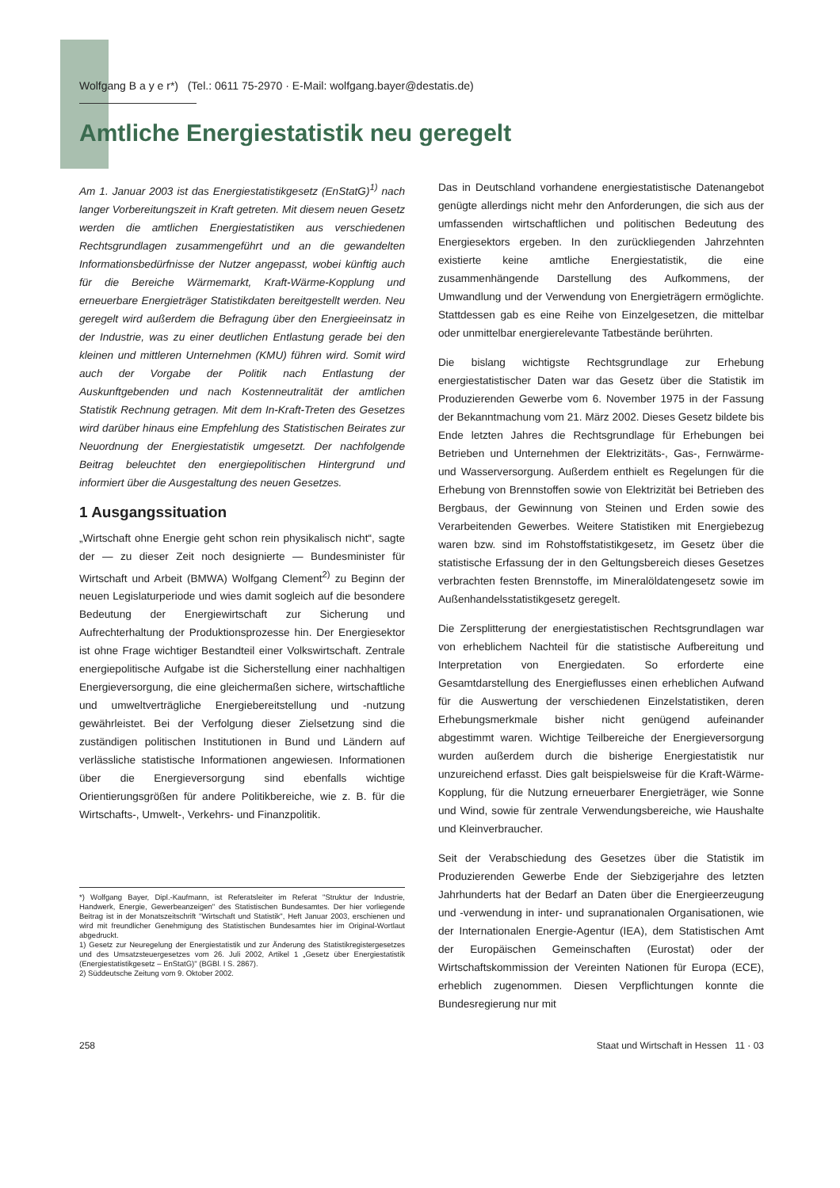Wolfgang B a y e r*) (Tel.: 0611 75-2970 · E-Mail: wolfgang.bayer@destatis.de)
Amtliche Energiestatistik neu geregelt
Am 1. Januar 2003 ist das Energiestatistikgesetz (EnStatG)<sup>1)</sup> nach langer Vorbereitungszeit in Kraft getreten. Mit diesem neuen Gesetz werden die amtlichen Energiestatistiken aus verschiedenen Rechtsgrundlagen zusammengeführt und an die gewandelten Informationsbedürfnisse der Nutzer angepasst, wobei künftig auch für die Bereiche Wärmemarkt, Kraft-Wärme-Kopplung und erneuerbare Energieträger Statistikdaten bereitgestellt werden. Neu geregelt wird außerdem die Befragung über den Energieeinsatz in der Industrie, was zu einer deutlichen Entlastung gerade bei den kleinen und mittleren Unternehmen (KMU) führen wird. Somit wird auch der Vorgabe der Politik nach Entlastung der Auskunftgebenden und nach Kostenneutralität der amtlichen Statistik Rechnung getragen. Mit dem In-Kraft-Treten des Gesetzes wird darüber hinaus eine Empfehlung des Statistischen Beirates zur Neuordnung der Energiestatistik umgesetzt. Der nachfolgende Beitrag beleuchtet den energiepolitischen Hintergrund und informiert über die Ausgestaltung des neuen Gesetzes.
1 Ausgangssituation
„Wirtschaft ohne Energie geht schon rein physikalisch nicht“, sagte der — zu dieser Zeit noch designierte — Bundesminister für Wirtschaft und Arbeit (BMWA) Wolfgang Clement<sup>2)</sup> zu Beginn der neuen Legislaturperiode und wies damit sogleich auf die besondere Bedeutung der Energiewirtschaft zur Sicherung und Aufrechterhaltung der Produktionsprozesse hin. Der Energiesektor ist ohne Frage wichtiger Bestandteil einer Volkswirtschaft. Zentrale energiepolitische Aufgabe ist die Sicherstellung einer nachhaltigen Energieversorgung, die eine gleichermaßen sichere, wirtschaftliche und umweltverträgliche Energiebereitstellung und -nutzung gewährleistet. Bei der Verfolgung dieser Zielsetzung sind die zuständigen politischen Institutionen in Bund und Ländern auf verlässliche statistische Informationen angewiesen. Informationen über die Energieversorgung sind ebenfalls wichtige Orientierungsgrößen für andere Politikbereiche, wie z. B. für die Wirtschafts-, Umwelt-, Verkehrs- und Finanzpolitik.
*) Wolfgang Bayer, Dipl.-Kaufmann, ist Referatsleiter im Referat "Struktur der Industrie, Handwerk, Energie, Gewerbeanzeigen" des Statistischen Bundesamtes. Der hier vorliegende Beitrag ist in der Monatszeitschrift "Wirtschaft und Statistik", Heft Januar 2003, erschienen und wird mit freundlicher Genehmigung des Statistischen Bundesamtes hier im Original-Wortlaut abgedruckt.
1) Gesetz zur Neuregelung der Energiestatistik und zur Änderung des Statistikregistergesetzes und des Umsatzsteuergesetzes vom 26. Juli 2002, Artikel 1 „Gesetz über Energiestatistik (Energiestatistikgesetz – EnStatG)" (BGBl. I S. 2867).
2) Süddeutsche Zeitung vom 9. Oktober 2002.
Das in Deutschland vorhandene energiestatistische Datenangebot genügte allerdings nicht mehr den Anforderungen, die sich aus der umfassenden wirtschaftlichen und politischen Bedeutung des Energiesektors ergeben. In den zurückliegenden Jahrzehnten existierte keine amtliche Energiestatistik, die eine zusammenhängende Darstellung des Aufkommens, der Umwandlung und der Verwendung von Energieträgern ermöglichte. Stattdessen gab es eine Reihe von Einzelgesetzen, die mittelbar oder unmittelbar energierelevante Tatbestände berührten.
Die bislang wichtigste Rechtsgrundlage zur Erhebung energiestatistischer Daten war das Gesetz über die Statistik im Produzierenden Gewerbe vom 6. November 1975 in der Fassung der Bekanntmachung vom 21. März 2002. Dieses Gesetz bildete bis Ende letzten Jahres die Rechtsgrundlage für Erhebungen bei Betrieben und Unternehmen der Elektrizitäts-, Gas-, Fernwärme- und Wasserversorgung. Außerdem enthielt es Regelungen für die Erhebung von Brennstoffen sowie von Elektrizität bei Betrieben des Bergbaus, der Gewinnung von Steinen und Erden sowie des Verarbeitenden Gewerbes. Weitere Statistiken mit Energiebezug waren bzw. sind im Rohstoffstatistikgesetz, im Gesetz über die statistische Erfassung der in den Geltungsbereich dieses Gesetzes verbrachten festen Brennstoffe, im Mineralöldatengesetz sowie im Außenhandelsstatistikgesetz geregelt.
Die Zersplitterung der energiestatistischen Rechtsgrundlagen war von erheblichem Nachteil für die statistische Aufbereitung und Interpretation von Energiedaten. So erforderte eine Gesamtdarstellung des Energieflusses einen erheblichen Aufwand für die Auswertung der verschiedenen Einzelstatistiken, deren Erhebungsmerkmale bisher nicht genügend aufeinander abgestimmt waren. Wichtige Teilbereiche der Energieversorgung wurden außerdem durch die bisherige Energiestatistik nur unzureichend erfasst. Dies galt beispielsweise für die Kraft-Wärme-Kopplung, für die Nutzung erneuerbarer Energieträger, wie Sonne und Wind, sowie für zentrale Verwendungsbereiche, wie Haushalte und Kleinverbraucher.
Seit der Verabschiedung des Gesetzes über die Statistik im Produzierenden Gewerbe Ende der Siebzigerjahre des letzten Jahrhunderts hat der Bedarf an Daten über die Energieerzeugung und -verwendung in inter- und supranationalen Organisationen, wie der Internationalen Energie-Agentur (IEA), dem Statistischen Amt der Europäischen Gemeinschaften (Eurostat) oder der Wirtschaftskommission der Vereinten Nationen für Europa (ECE), erheblich zugenommen. Diesen Verpflichtungen konnte die Bundesregierung nur mit
258 Staat und Wirtschaft in Hessen 11 · 03